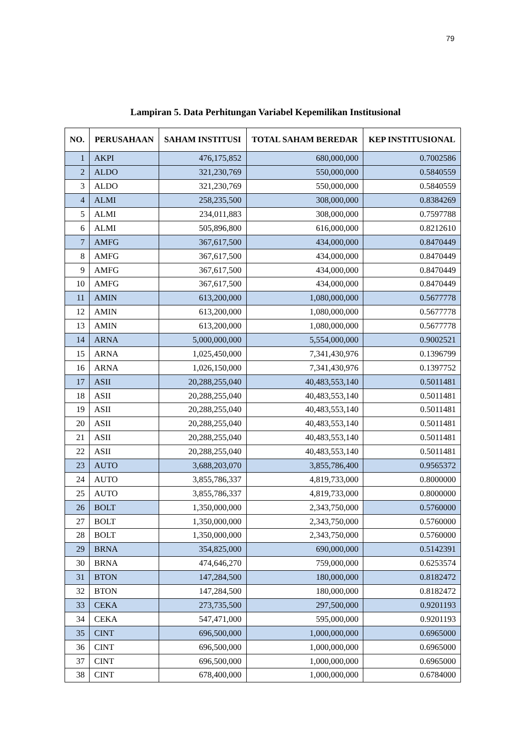79
Lampiran 5. Data Perhitungan Variabel Kepemilikan Institusional
| NO. | PERUSAHAAN | SAHAM INSTITUSI | TOTAL SAHAM BEREDAR | KEP INSTITUSIONAL |
| --- | --- | --- | --- | --- |
| 1 | AKPI | 476,175,852 | 680,000,000 | 0.7002586 |
| 2 | ALDO | 321,230,769 | 550,000,000 | 0.5840559 |
| 3 | ALDO | 321,230,769 | 550,000,000 | 0.5840559 |
| 4 | ALMI | 258,235,500 | 308,000,000 | 0.8384269 |
| 5 | ALMI | 234,011,883 | 308,000,000 | 0.7597788 |
| 6 | ALMI | 505,896,800 | 616,000,000 | 0.8212610 |
| 7 | AMFG | 367,617,500 | 434,000,000 | 0.8470449 |
| 8 | AMFG | 367,617,500 | 434,000,000 | 0.8470449 |
| 9 | AMFG | 367,617,500 | 434,000,000 | 0.8470449 |
| 10 | AMFG | 367,617,500 | 434,000,000 | 0.8470449 |
| 11 | AMIN | 613,200,000 | 1,080,000,000 | 0.5677778 |
| 12 | AMIN | 613,200,000 | 1,080,000,000 | 0.5677778 |
| 13 | AMIN | 613,200,000 | 1,080,000,000 | 0.5677778 |
| 14 | ARNA | 5,000,000,000 | 5,554,000,000 | 0.9002521 |
| 15 | ARNA | 1,025,450,000 | 7,341,430,976 | 0.1396799 |
| 16 | ARNA | 1,026,150,000 | 7,341,430,976 | 0.1397752 |
| 17 | ASII | 20,288,255,040 | 40,483,553,140 | 0.5011481 |
| 18 | ASII | 20,288,255,040 | 40,483,553,140 | 0.5011481 |
| 19 | ASII | 20,288,255,040 | 40,483,553,140 | 0.5011481 |
| 20 | ASII | 20,288,255,040 | 40,483,553,140 | 0.5011481 |
| 21 | ASII | 20,288,255,040 | 40,483,553,140 | 0.5011481 |
| 22 | ASII | 20,288,255,040 | 40,483,553,140 | 0.5011481 |
| 23 | AUTO | 3,688,203,070 | 3,855,786,400 | 0.9565372 |
| 24 | AUTO | 3,855,786,337 | 4,819,733,000 | 0.8000000 |
| 25 | AUTO | 3,855,786,337 | 4,819,733,000 | 0.8000000 |
| 26 | BOLT | 1,350,000,000 | 2,343,750,000 | 0.5760000 |
| 27 | BOLT | 1,350,000,000 | 2,343,750,000 | 0.5760000 |
| 28 | BOLT | 1,350,000,000 | 2,343,750,000 | 0.5760000 |
| 29 | BRNA | 354,825,000 | 690,000,000 | 0.5142391 |
| 30 | BRNA | 474,646,270 | 759,000,000 | 0.6253574 |
| 31 | BTON | 147,284,500 | 180,000,000 | 0.8182472 |
| 32 | BTON | 147,284,500 | 180,000,000 | 0.8182472 |
| 33 | CEKA | 273,735,500 | 297,500,000 | 0.9201193 |
| 34 | CEKA | 547,471,000 | 595,000,000 | 0.9201193 |
| 35 | CINT | 696,500,000 | 1,000,000,000 | 0.6965000 |
| 36 | CINT | 696,500,000 | 1,000,000,000 | 0.6965000 |
| 37 | CINT | 696,500,000 | 1,000,000,000 | 0.6965000 |
| 38 | CINT | 678,400,000 | 1,000,000,000 | 0.6784000 |